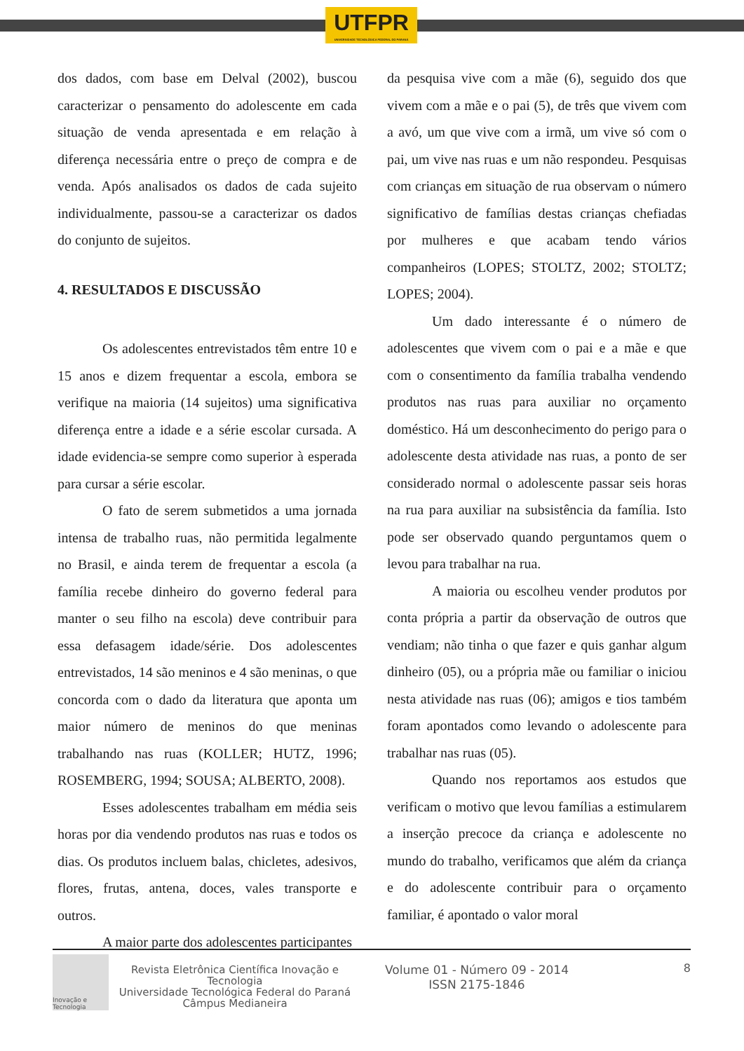UTFPR
UNIVERSIDADE TECNOLÓGICA FEDERAL DO PARANÁ
dos dados, com base em Delval (2002), buscou caracterizar o pensamento do adolescente em cada situação de venda apresentada e em relação à diferença necessária entre o preço de compra e de venda. Após analisados os dados de cada sujeito individualmente, passou-se a caracterizar os dados do conjunto de sujeitos.
4. RESULTADOS E DISCUSSÃO
Os adolescentes entrevistados têm entre 10 e 15 anos e dizem frequentar a escola, embora se verifique na maioria (14 sujeitos) uma significativa diferença entre a idade e a série escolar cursada. A idade evidencia-se sempre como superior à esperada para cursar a série escolar.
O fato de serem submetidos a uma jornada intensa de trabalho ruas, não permitida legalmente no Brasil, e ainda terem de frequentar a escola (a família recebe dinheiro do governo federal para manter o seu filho na escola) deve contribuir para essa defasagem idade/série. Dos adolescentes entrevistados, 14 são meninos e 4 são meninas, o que concorda com o dado da literatura que aponta um maior número de meninos do que meninas trabalhando nas ruas (KOLLER; HUTZ, 1996; ROSEMBERG, 1994; SOUSA; ALBERTO, 2008).
Esses adolescentes trabalham em média seis horas por dia vendendo produtos nas ruas e todos os dias. Os produtos incluem balas, chicletes, adesivos, flores, frutas, antena, doces, vales transporte e outros.
A maior parte dos adolescentes participantes
da pesquisa vive com a mãe (6), seguido dos que vivem com a mãe e o pai (5), de três que vivem com a avó, um que vive com a irmã, um vive só com o pai, um vive nas ruas e um não respondeu. Pesquisas com crianças em situação de rua observam o número significativo de famílias destas crianças chefiadas por mulheres e que acabam tendo vários companheiros (LOPES; STOLTZ, 2002; STOLTZ; LOPES; 2004).
Um dado interessante é o número de adolescentes que vivem com o pai e a mãe e que com o consentimento da família trabalha vendendo produtos nas ruas para auxiliar no orçamento doméstico. Há um desconhecimento do perigo para o adolescente desta atividade nas ruas, a ponto de ser considerado normal o adolescente passar seis horas na rua para auxiliar na subsistência da família. Isto pode ser observado quando perguntamos quem o levou para trabalhar na rua.
A maioria ou escolheu vender produtos por conta própria a partir da observação de outros que vendiam; não tinha o que fazer e quis ganhar algum dinheiro (05), ou a própria mãe ou familiar o iniciou nesta atividade nas ruas (06); amigos e tios também foram apontados como levando o adolescente para trabalhar nas ruas (05).
Quando nos reportamos aos estudos que verificam o motivo que levou famílias a estimularem a inserção precoce da criança e adolescente no mundo do trabalho, verificamos que além da criança e do adolescente contribuir para o orçamento familiar, é apontado o valor moral
Inovação e Tecnologia
Revista Eletrônica Científica Inovação e Tecnologia
Universidade Tecnológica Federal do Paraná
Câmpus Medianeira
Volume 01 - Número 09 - 2014
ISSN 2175-1846
8